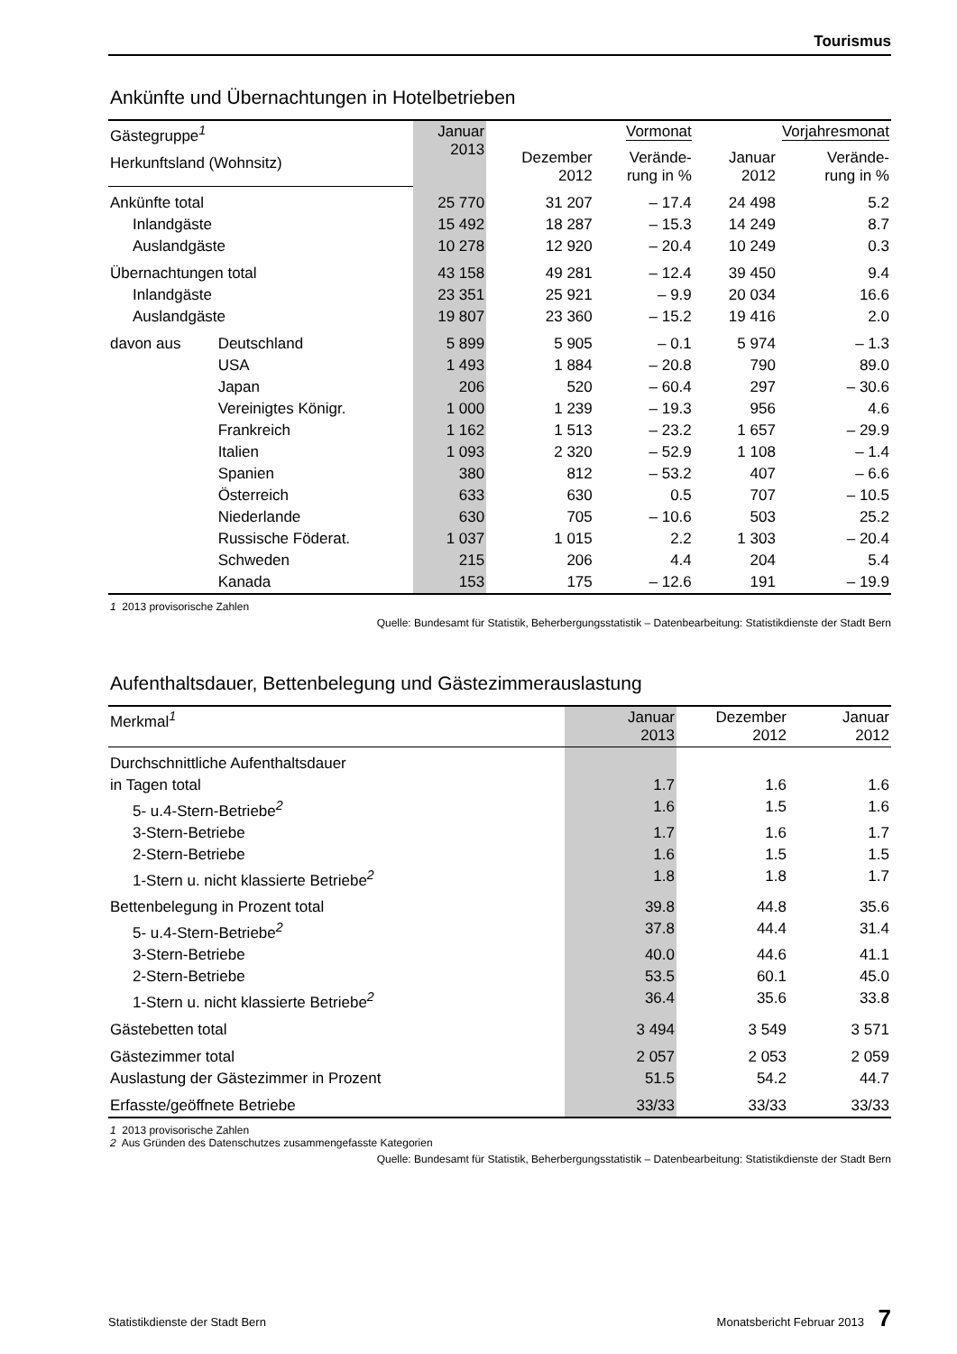Tourismus
Ankünfte und Übernachtungen in Hotelbetrieben
| Gästegruppe<sup>1</sup> | | Januar 2013 | Vormonat | | Vorjahresmonat | |
| --- | --- | --- | --- | --- | --- | --- |
| | | | Dezember 2012 | Verände- rung in % | Januar 2012 | Verände- rung in % |
| Herkunftsland (Wohnsitz) | | | | | | |
| Ankünfte total | | 25 770 | 31 207 | – 17.4 | 24 498 | 5.2 |
| Inlandgäste | | 15 492 | 18 287 | – 15.3 | 14 249 | 8.7 |
| Auslandgäste | | 10 278 | 12 920 | – 20.4 | 10 249 | 0.3 |
| Übernachtungen total | | 43 158 | 49 281 | – 12.4 | 39 450 | 9.4 |
| Inlandgäste | | 23 351 | 25 921 | – 9.9 | 20 034 | 16.6 |
| Auslandgäste | | 19 807 | 23 360 | – 15.2 | 19 416 | 2.0 |
| davon aus | Deutschland | 5 899 | 5 905 | – 0.1 | 5 974 | – 1.3 |
| | USA | 1 493 | 1 884 | – 20.8 | 790 | 89.0 |
| | Japan | 206 | 520 | – 60.4 | 297 | – 30.6 |
| | Vereinigtes Königr. | 1 000 | 1 239 | – 19.3 | 956 | 4.6 |
| | Frankreich | 1 162 | 1 513 | – 23.2 | 1 657 | – 29.9 |
| | Italien | 1 093 | 2 320 | – 52.9 | 1 108 | – 1.4 |
| | Spanien | 380 | 812 | – 53.2 | 407 | – 6.6 |
| | Österreich | 633 | 630 | 0.5 | 707 | – 10.5 |
| | Niederlande | 630 | 705 | – 10.6 | 503 | 25.2 |
| | Russische Föderat. | 1 037 | 1 015 | 2.2 | 1 303 | – 20.4 |
| | Schweden | 215 | 206 | 4.4 | 204 | 5.4 |
| | Kanada | 153 | 175 | – 12.6 | 191 | – 19.9 |
1 2013 provisorische Zahlen
Quelle: Bundesamt für Statistik, Beherbergungsstatistik – Datenbearbeitung: Statistikdienste der Stadt Bern
Aufenthaltsdauer, Bettenbelegung und Gästezimmerauslastung
| Merkmal<sup>1</sup> | Januar 2013 | Dezember 2012 | Januar 2012 |
| --- | --- | --- | --- |
| Durchschnittliche Aufenthaltsdauer | | | |
| in Tagen total | 1.7 | 1.6 | 1.6 |
| 5- u.4-Stern-Betriebe<sup>2</sup> | 1.6 | 1.5 | 1.6 |
| 3-Stern-Betriebe | 1.7 | 1.6 | 1.7 |
| 2-Stern-Betriebe | 1.6 | 1.5 | 1.5 |
| 1-Stern u. nicht klassierte Betriebe<sup>2</sup> | 1.8 | 1.8 | 1.7 |
| Bettenbelegung in Prozent total | 39.8 | 44.8 | 35.6 |
| 5- u.4-Stern-Betriebe<sup>2</sup> | 37.8 | 44.4 | 31.4 |
| 3-Stern-Betriebe | 40.0 | 44.6 | 41.1 |
| 2-Stern-Betriebe | 53.5 | 60.1 | 45.0 |
| 1-Stern u. nicht klassierte Betriebe<sup>2</sup> | 36.4 | 35.6 | 33.8 |
| Gästebetten total | 3 494 | 3 549 | 3 571 |
| Gästezimmer total | 2 057 | 2 053 | 2 059 |
| Auslastung der Gästezimmer in Prozent | 51.5 | 54.2 | 44.7 |
| Erfasste/geöffnete Betriebe | 33/33 | 33/33 | 33/33 |
1 2013 provisorische Zahlen
2 Aus Gründen des Datenschutzes zusammengefasste Kategorien
Quelle: Bundesamt für Statistik, Beherbergungsstatistik – Datenbearbeitung: Statistikdienste der Stadt Bern
Statistikdienste der Stadt Bern Monatsbericht Februar 2013 7